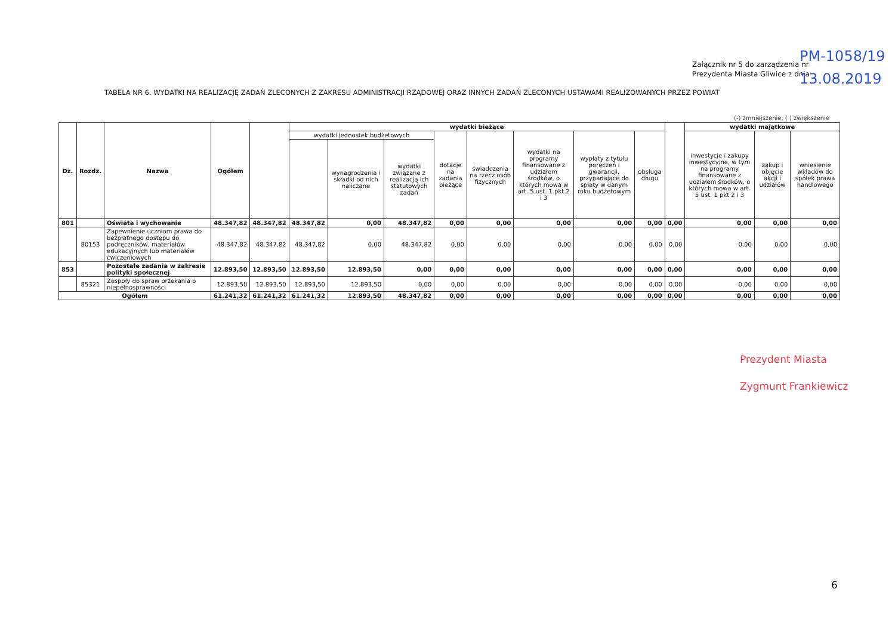Załącznik nr 5 do zarządzenia nr
Prezydenta Miasta Gliwice z dnia
PM-1058/19
13.08.2019
TABELA NR 6. WYDATKI NA REALIZACJĘ ZADAŃ ZLECONYCH Z ZAKRESU ADMINISTRACJI RZĄDOWEJ ORAZ INNYCH ZADAŃ ZLECONYCH USTAWAMI REALIZOWANYCH PRZEZ POWIAT
(-) zmniejszenie, ( ) zwiększenie
| Dz. | Rozdz. | Nazwa | Ogółem | | wydatki bieżące | | | | | | | | | wydatki majątkowe | | |
| --- | --- | --- | --- | --- | --- | --- | --- | --- | --- | --- | --- | --- | --- | --- | --- | --- |
| | | | | | wydatki jednostek budżetowych | | | dotacje na zadania bieżące | świadczenia na rzecz osób fizycznych | wydatki na programy finansowane z udziałem środków, o których mowa w art. 5 ust. 1 pkt 2 i 3 | wypłaty z tytułu poręczeń i gwarancji, przypadające do spłaty w danym roku budżetowym | obsługa długu | | inwestycje i zakupy inwestycyjne, w tym na programy finansowane z udziałem środków, o których mowa w art. 5 ust. 1 pkt 2 i 3 | zakup i objęcie akcji i udziałów | wniesienie wkładów do spółek prawa handlowego |
| | | | | | | wynagrodzenia i składki od nich naliczane | wydatki związane z realizacją ich statutowych zadań | | | | | | | | | |
| 801 | | Oświata i wychowanie | 48.347,82 | 48.347,82 | 48.347,82 | 0,00 | 48.347,82 | 0,00 | 0,00 | 0,00 | 0,00 | 0,00 | 0,00 | 0,00 | 0,00 | 0,00 |
| | 80153 | Zapewnienie uczniom prawa do bezpłatnego dostępu do podręczników, materiałów edukacyjnych lub materiałów ćwiczeniowych | 48.347,82 | 48.347,82 | 48.347,82 | 0,00 | 48.347,82 | 0,00 | 0,00 | 0,00 | 0,00 | 0,00 | 0,00 | 0,00 | 0,00 | 0,00 |
| 853 | | Pozostałe zadania w zakresie polityki społecznej | 12.893,50 | 12.893,50 | 12.893,50 | 12.893,50 | 0,00 | 0,00 | 0,00 | 0,00 | 0,00 | 0,00 | 0,00 | 0,00 | 0,00 | 0,00 |
| | 85321 | Zespoły do spraw orzekania o niepełnosprawności | 12.893,50 | 12.893,50 | 12.893,50 | 12.893,50 | 0,00 | 0,00 | 0,00 | 0,00 | 0,00 | 0,00 | 0,00 | 0,00 | 0,00 | 0,00 |
| Ogółem | | | 61.241,32 | 61.241,32 | 61.241,32 | 12.893,50 | 48.347,82 | 0,00 | 0,00 | 0,00 | 0,00 | 0,00 | 0,00 | 0,00 | 0,00 | 0,00 |
Prezydent Miasta
Zygmunt Frankiewicz
6